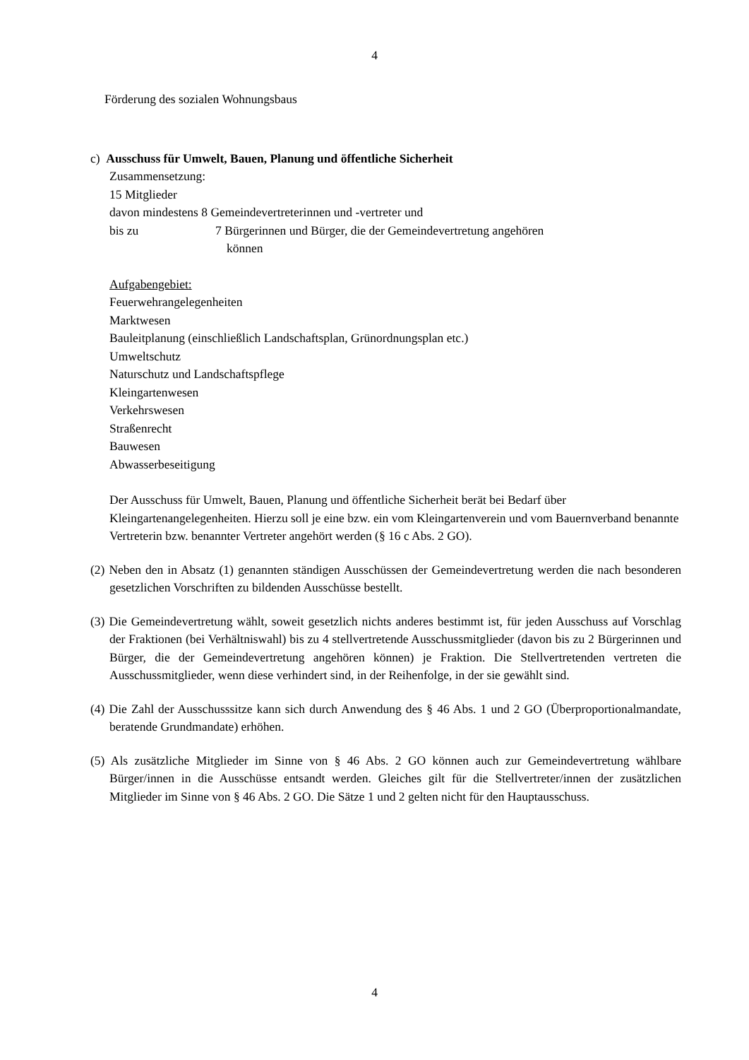4
Förderung des sozialen Wohnungsbaus
c) Ausschuss für Umwelt, Bauen, Planung und öffentliche Sicherheit
Zusammensetzung:
15 Mitglieder
davon mindestens 8 Gemeindevertreterinnen und -vertreter und
bis zu 7 Bürgerinnen und Bürger, die der Gemeindevertretung angehören
können
Aufgabengebiet:
Feuerwehrangelegenheiten
Marktwesen
Bauleitplanung (einschließlich Landschaftsplan, Grünordnungsplan etc.)
Umweltschutz
Naturschutz und Landschaftspflege
Kleingartenwesen
Verkehrswesen
Straßenrecht
Bauwesen
Abwasserbeseitigung
Der Ausschuss für Umwelt, Bauen, Planung und öffentliche Sicherheit berät bei Bedarf über Kleingartenangelegenheiten. Hierzu soll je eine bzw. ein vom Kleingartenverein und vom Bauernverband benannte Vertreterin bzw. benannter Vertreter angehört werden (§ 16 c Abs. 2 GO).
(2) Neben den in Absatz (1) genannten ständigen Ausschüssen der Gemeindevertretung werden die nach besonderen gesetzlichen Vorschriften zu bildenden Ausschüsse bestellt.
(3) Die Gemeindevertretung wählt, soweit gesetzlich nichts anderes bestimmt ist, für jeden Ausschuss auf Vorschlag der Fraktionen (bei Verhältniswahl) bis zu 4 stellvertretende Ausschussmitglieder (davon bis zu 2 Bürgerinnen und Bürger, die der Gemeindevertretung angehören können) je Fraktion. Die Stellvertretenden vertreten die Ausschussmitglieder, wenn diese verhindert sind, in der Reihenfolge, in der sie gewählt sind.
(4) Die Zahl der Ausschusssitze kann sich durch Anwendung des § 46 Abs. 1 und 2 GO (Überproportionalmandate, beratende Grundmandate) erhöhen.
(5) Als zusätzliche Mitglieder im Sinne von § 46 Abs. 2 GO können auch zur Gemeindevertretung wählbare Bürger/innen in die Ausschüsse entsandt werden. Gleiches gilt für die Stellvertreter/innen der zusätzlichen Mitglieder im Sinne von § 46 Abs. 2 GO. Die Sätze 1 und 2 gelten nicht für den Hauptausschuss.
4